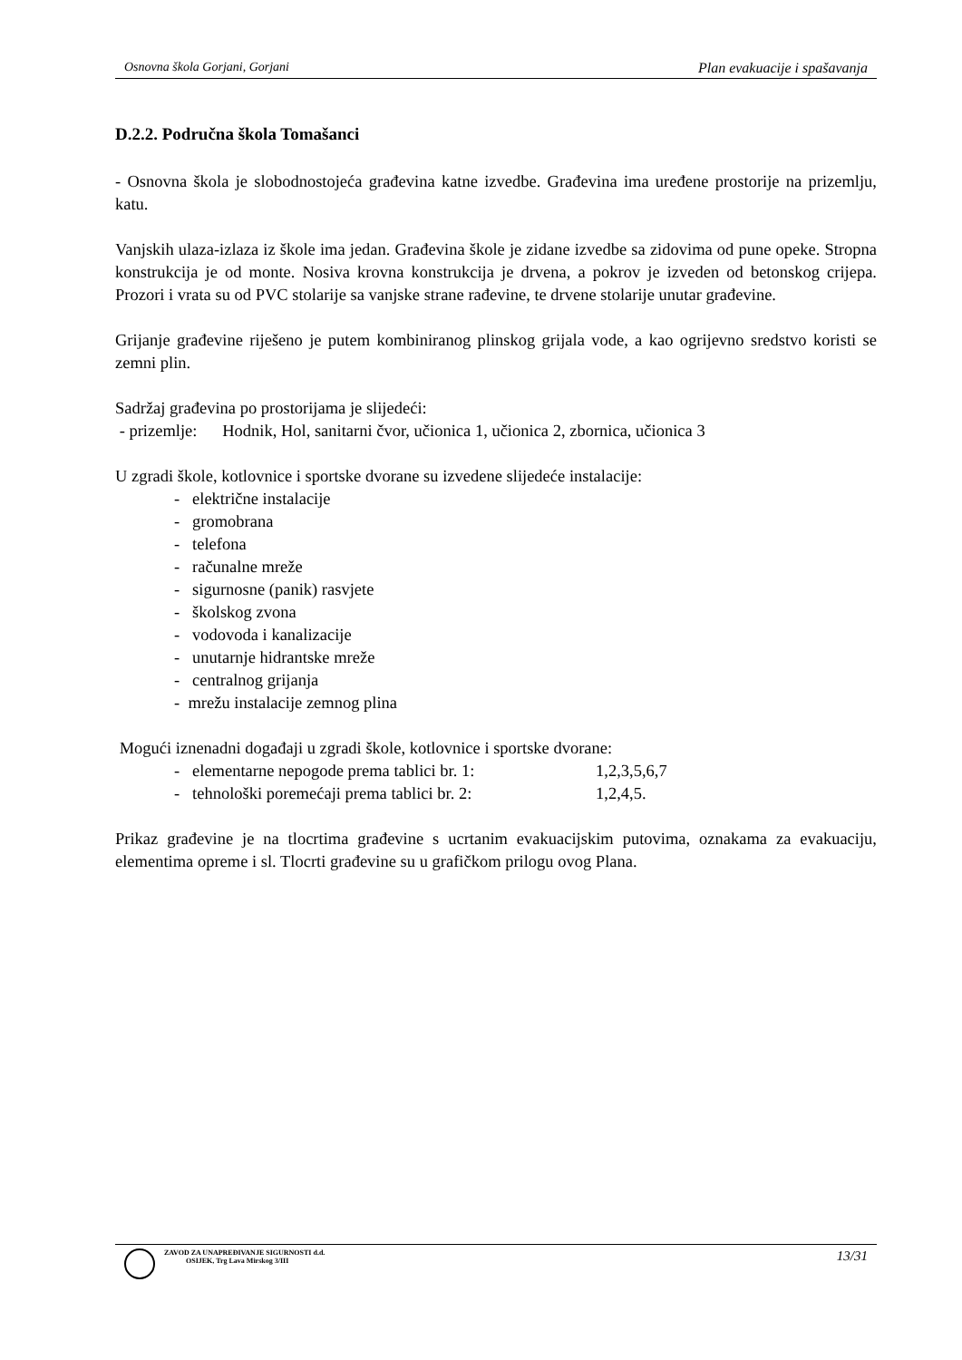Osnovna škola Gorjani, Gorjani Plan evakuacije i spašavanja
D.2.2. Područna škola Tomašanci
- Osnovna škola je slobodnostojeća građevina katne izvedbe. Građevina ima uređene prostorije na prizemlju, katu.
Vanjskih ulaza-izlaza iz škole ima jedan. Građevina škole je zidane izvedbe sa zidovima od pune opeke. Stropna konstrukcija je od monte. Nosiva krovna konstrukcija je drvena, a pokrov je izveden od betonskog crijepa. Prozori i vrata su od PVC stolarije sa vanjske strane rađevine, te drvene stolarije unutar građevine.
Grijanje građevine riješeno je putem kombiniranog plinskog grijala vode, a kao ogrijevno sredstvo koristi se zemni plin.
Sadržaj građevina po prostorijama je slijedeći:
- prizemlje: Hodnik, Hol, sanitarni čvor, učionica 1, učionica 2, zbornica, učionica 3
U zgradi škole, kotlovnice i sportske dvorane su izvedene slijedeće instalacije:
- električne instalacije
- gromobrana
- telefona
- računalne mreže
- sigurnosne (panik) rasvjete
- školskog zvona
- vodovoda i kanalizacije
- unutarnje hidrantske mreže
- centralnog grijanja
- mrežu instalacije zemnog plina
Mogući iznenadni događaji u zgradi škole, kotlovnice i sportske dvorane:
- elementarne nepogode prema tablici br. 1: 1,2,3,5,6,7
- tehnološki poremećaji prema tablici br. 2: 1,2,4,5.
Prikaz građevine je na tlocrtima građevine s ucrtanim evakuacijskim putovima, oznakama za evakuaciju, elementima opreme i sl. Tlocrti građevine su u grafičkom prilogu ovog Plana.
ZAVOD ZA UNAPREĐIVANJE SIGURNOSTI d.d.
OSIJEK, Trg Lava Mirskog 3/III
13/31